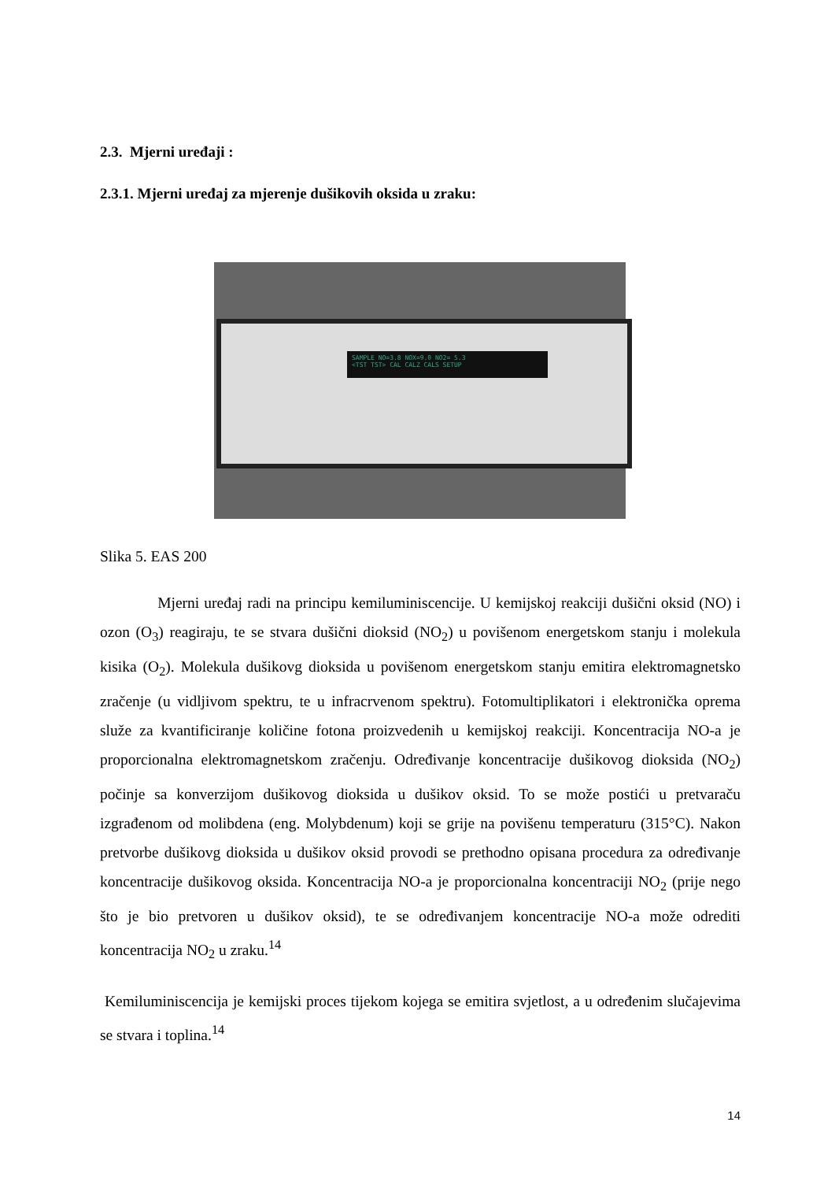2.3. Mjerni uređaji :
2.3.1. Mjerni uređaj za mjerenje dušikovih oksida u zraku:
SAMPLE NO=3.8 NOX=9.0 NO2= 5.3
<TST TST> CAL CALZ CALS SETUP
Slika 5. EAS 200
Mjerni uređaj radi na principu kemiluminiscencije. U kemijskoj reakciji dušični oksid (NO) i ozon (O<sub>3</sub>) reagiraju, te se stvara dušični dioksid (NO<sub>2</sub>) u povišenom energetskom stanju i molekula kisika (O<sub>2</sub>). Molekula dušikovg dioksida u povišenom energetskom stanju emitira elektromagnetsko zračenje (u vidljivom spektru, te u infracrvenom spektru). Fotomultiplikatori i elektronička oprema služe za kvantificiranje količine fotona proizvedenih u kemijskoj reakciji. Koncentracija NO-a je proporcionalna elektromagnetskom zračenju. Određivanje koncentracije dušikovog dioksida (NO<sub>2</sub>) počinje sa konverzijom dušikovog dioksida u dušikov oksid. To se može postići u pretvaraču izgrađenom od molibdena (eng. Molybdenum) koji se grije na povišenu temperaturu (315°C). Nakon pretvorbe dušikovg dioksida u dušikov oksid provodi se prethodno opisana procedura za određivanje koncentracije dušikovog oksida. Koncentracija NO-a je proporcionalna koncentraciji NO<sub>2</sub> (prije nego što je bio pretvoren u dušikov oksid), te se određivanjem koncentracije NO-a može odrediti koncentracija NO<sub>2</sub> u zraku.<sup>14</sup>
Kemiluminiscencija je kemijski proces tijekom kojega se emitira svjetlost, a u određenim slučajevima se stvara i toplina.<sup>14</sup>
14